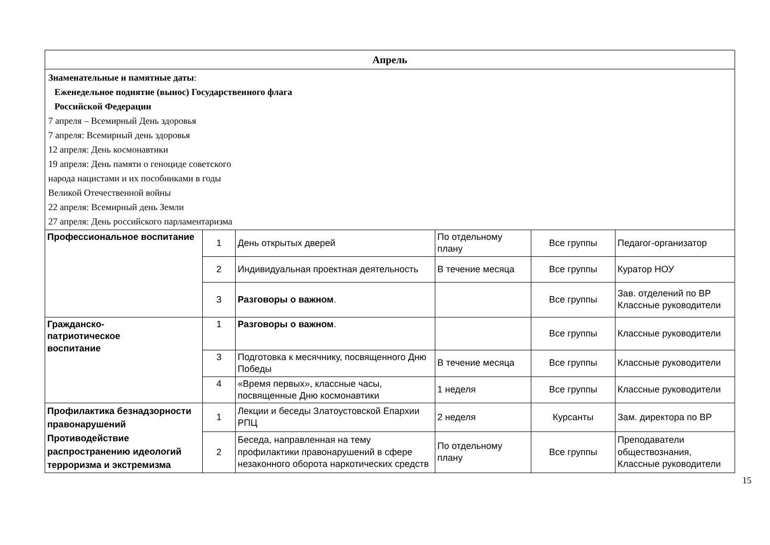| Апрель | | | | | |
| Знаменательные и памятные даты : Еженедельное поднятие (вынос) Государственного флага Российской Федерации 7 апреля – Всемирный День здоровья 7 апреля: Всемирный день здоровья 12 апреля: День космонавтики 19 апреля: День памяти о геноциде советского народа нацистами и их пособниками в годы Великой Отечественной войны 22 апреля: Всемирный день Земли 27 апреля: День российского парламентаризма | | | | | |
| Профессиональное воспитание | 1 | День открытых дверей | По отдельному плану | Все группы | Педагог-организатор |
| | 2 | Индивидуальная проектная деятельность | В течение месяца | Все группы | Куратор НОУ |
| | 3 | Разговоры о важном . | | Все группы | Зав. отделений по ВР Классные руководители |
| Гражданско- патриотическое воспитание | 1 | Разговоры о важном . | | Все группы | Классные руководители |
| | 3 | Подготовка к месячнику, посвященного Дню Победы | В течение месяца | Все группы | Классные руководители |
| | 4 | «Время первых», классные часы, посвященные Дню космонавтики | 1 неделя | Все группы | Классные руководители |
| Профилактика безнадзорности правонарушений Противодействие распространению идеологий терроризма и экстремизма | 1 | Лекции и беседы Златоустовской Епархии РПЦ | 2 неделя | Курсанты | Зам. директора по ВР |
| | 2 | Беседа, направленная на тему профилактики правонарушений в сфере незаконного оборота наркотических средств | По отдельному плану | Все группы | Преподаватели обществознания, Классные руководители |
15